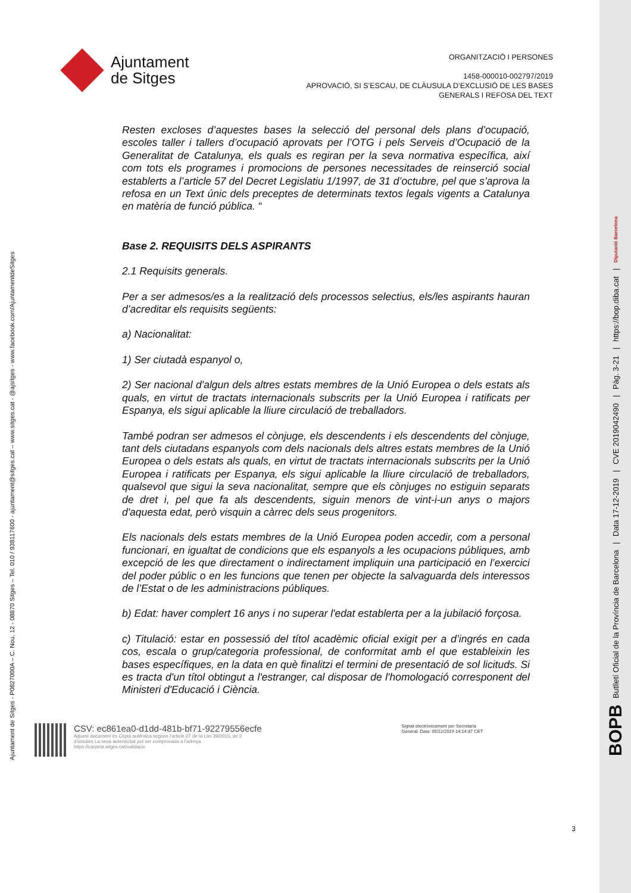Ajuntament de Sitges - P0827000A – C. Nou, 12 - 08870 Sitges – Tel. 010 / 938117600 - ajuntament@sitges.cat – www.sitges.cat - @ajsitges - www.facebook.com/AjuntamentdeSitges
Ajuntament
de Sitges
ORGANITZACIÓ I PERSONES
1458-000010-002797/2019
APROVACIÓ, SI S’ESCAU, DE CLÀUSULA D’EXCLUSIÓ DE LES BASES
GENERALS I REFOSA DEL TEXT
Resten excloses d’aquestes bases la selecció del personal dels plans d’ocupació, escoles taller i tallers d’ocupació aprovats per l’OTG i pels Serveis d’Ocupació de la Generalitat de Catalunya, els quals es regiran per la seva normativa específica, així com tots els programes i promocions de persones necessitades de reinserció social establerts a l’article 57 del Decret Legislatiu 1/1997, de 31 d’octubre, pel que s’aprova la refosa en un Text únic dels preceptes de determinats textos legals vigents a Catalunya en matèria de funció pública. “
Base 2. REQUISITS DELS ASPIRANTS
2.1 Requisits generals.
Per a ser admesos/es a la realització dels processos selectius, els/les aspirants hauran d’acreditar els requisits següents:
a) Nacionalitat:
1) Ser ciutadà espanyol o,
2) Ser nacional d'algun dels altres estats membres de la Unió Europea o dels estats als quals, en virtut de tractats internacionals subscrits per la Unió Europea i ratificats per Espanya, els sigui aplicable la lliure circulació de treballadors.
També podran ser admesos el cònjuge, els descendents i els descendents del cònjuge, tant dels ciutadans espanyols com dels nacionals dels altres estats membres de la Unió Europea o dels estats als quals, en virtut de tractats internacionals subscrits per la Unió Europea i ratificats per Espanya, els sigui aplicable la lliure circulació de treballadors, qualsevol que sigui la seva nacionalitat, sempre que els cònjuges no estiguin separats de dret i, pel que fa als descendents, siguin menors de vint-i-un anys o majors d'aquesta edat, però visquin a càrrec dels seus progenitors.
Els nacionals dels estats membres de la Unió Europea poden accedir, com a personal funcionari, en igualtat de condicions que els espanyols a les ocupacions públiques, amb excepció de les que directament o indirectament impliquin una participació en l’exercici del poder públic o en les funcions que tenen per objecte la salvaguarda dels interessos de l’Estat o de les administracions públiques.
b) Edat: haver complert 16 anys i no superar l'edat establerta per a la jubilació forçosa.
c) Titulació: estar en possessió del títol acadèmic oficial exigit per a d’ingrés en cada cos, escala o grup/categoria professional, de conformitat amb el que estableixin les bases específiques, en la data en què finalitzi el termini de presentació de sol licituds. Si es tracta d'un títol obtingut a l'estranger, cal disposar de l'homologació corresponent del Ministeri d'Educació i Ciència.
CSV: ec861ea0-d1dd-481b-bf71-92279556ecfe
Aquest document és Còpia autèntica segons l'article 27 de la Llei 39/2015, de 2
d'octubre.La seva autenticitat pot ser comprovada a l'adreça
https://carpeta.sitges.cat/validacio
Signat electrònicament per Secretaria
General. Data: 05/12/2019 14:14:37 CET
3
BOPB Butlletí Oficial de la Província de Barcelona | Data 17-12-2019 | CVE 2019042490 | Pàg. 3-21 | https://bop.diba.cat | Diputació Barcelona